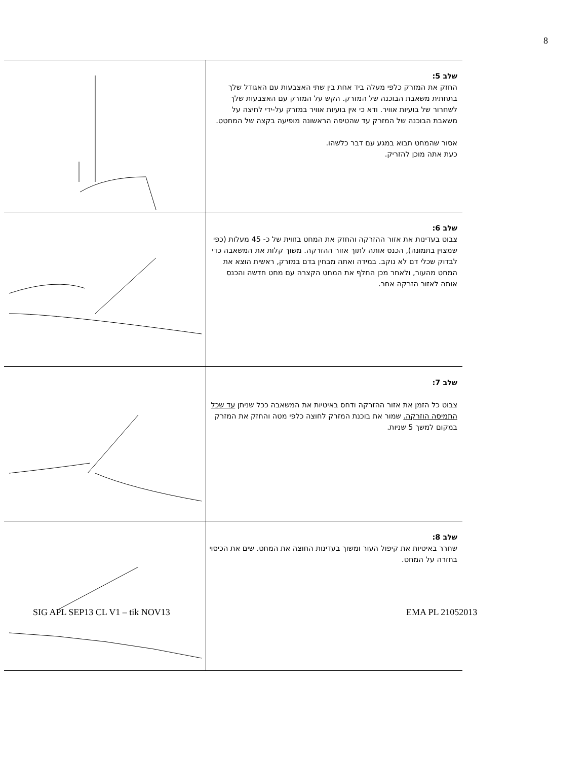8
| | שלב 5: החזק את המזרק כלפי מעלה ביד אחת בין שתי האצבעות עם האגודל שלך בתחתית משאבת הבוכנה של המזרק. הקש על המזרק עם האצבעות שלך לשחרור של בועיות אוויר. ודא כי אין בועיות אוויר במזרק על-ידי לחיצה על משאבת הבוכנה של המזרק עד שהטיפה הראשונה מופיעה בקצה של המחטט. אסור שהמחט תבוא במגע עם דבר כלשהו. כעת אתה מוכן להזריק. |
| | שלב 6: צבוט בעדינות את אזור ההזרקה והחזק את המחט בזווית של כ- 45 מעלות (כפי שמצוין בתמונה), הכנס אותה לתוך אזור ההזרקה. משוך קלות את המשאבה כדי לבדוק שכלי דם לא נוקב. במידה ואתה מבחין בדם במזרק, ראשית הוצא את המחט מהעור, ולאחר מכן החלף את המחט הקצרה עם מחט חדשה והכנס אותה לאזור הזרקה אחר. |
| | שלב 7: צבוט כל הזמן את אזור ההזרקה ודחס באיטיות את המשאבה ככל שניתן עד שכל התמיסה הוזרקה. שמור את בוכנת המזרק לחוצה כלפי מטה והחזק את המזרק במקום למשך 5 שניות. |
| | שלב 8: שחרר באיטיות את קיפול העור ומשוך בעדינות החוצה את המחט. שים את הכיסוי בחזרה על המחט. |
SIG APL SEP13 CL V1 – tik NOV13
EMA PL 21052013